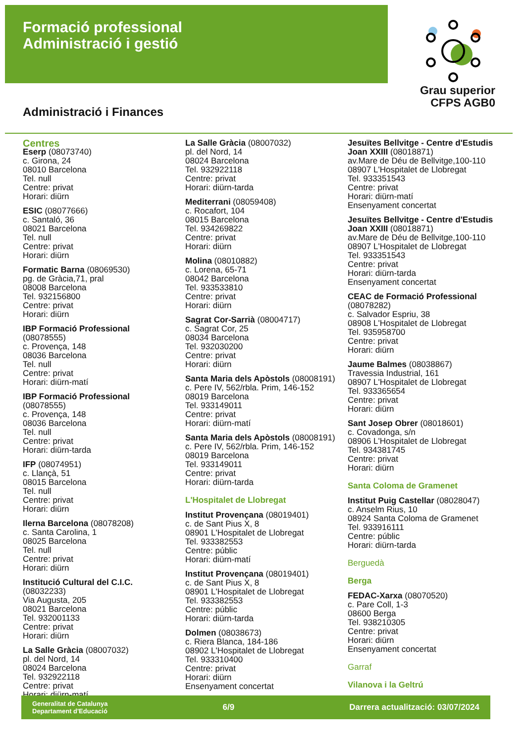Formació professional
Administració i gestió
Grau superior
CFPS AGB0
Administració i Finances
Centres
Eserp (08073740)
c. Girona, 24
08010 Barcelona
Tel. null
Centre: privat
Horari: diürn
ESIC (08077666)
c. Santaló, 36
08021 Barcelona
Tel. null
Centre: privat
Horari: diürn
Formatic Barna (08069530)
pg. de Gràcia,71, pral
08008 Barcelona
Tel. 932156800
Centre: privat
Horari: diürn
IBP Formació Professional
(08078555)
c. Provença, 148
08036 Barcelona
Tel. null
Centre: privat
Horari: diürn-matí
IBP Formació Professional
(08078555)
c. Provença, 148
08036 Barcelona
Tel. null
Centre: privat
Horari: diürn-tarda
IFP (08074951)
c. Llançà, 51
08015 Barcelona
Tel. null
Centre: privat
Horari: diürn
Ilerna Barcelona (08078208)
c. Santa Carolina, 1
08025 Barcelona
Tel. null
Centre: privat
Horari: diürn
Institució Cultural del C.I.C.
(08032233)
Via Augusta, 205
08021 Barcelona
Tel. 932001133
Centre: privat
Horari: diürn
La Salle Gràcia (08007032)
pl. del Nord, 14
08024 Barcelona
Tel. 932922118
Centre: privat
Horari: diürn-matí
La Salle Gràcia (08007032)
pl. del Nord, 14
08024 Barcelona
Tel. 932922118
Centre: privat
Horari: diürn-tarda
Mediterrani (08059408)
c. Rocafort, 104
08015 Barcelona
Tel. 934269822
Centre: privat
Horari: diürn
Molina (08010882)
c. Lorena, 65-71
08042 Barcelona
Tel. 933533810
Centre: privat
Horari: diürn
Sagrat Cor-Sarrià (08004717)
c. Sagrat Cor, 25
08034 Barcelona
Tel. 932030200
Centre: privat
Horari: diürn
Santa Maria dels Apòstols (08008191)
c. Pere IV, 562/rbla. Prim, 146-152
08019 Barcelona
Tel. 933149011
Centre: privat
Horari: diürn-matí
Santa Maria dels Apòstols (08008191)
c. Pere IV, 562/rbla. Prim, 146-152
08019 Barcelona
Tel. 933149011
Centre: privat
Horari: diürn-tarda
L'Hospitalet de Llobregat
Institut Provençana (08019401)
c. de Sant Pius X, 8
08901 L'Hospitalet de Llobregat
Tel. 933382553
Centre: públic
Horari: diürn-matí
Institut Provençana (08019401)
c. de Sant Pius X, 8
08901 L'Hospitalet de Llobregat
Tel. 933382553
Centre: públic
Horari: diürn-tarda
Dolmen (08038673)
c. Riera Blanca, 184-186
08902 L'Hospitalet de Llobregat
Tel. 933310400
Centre: privat
Horari: diürn
Ensenyament concertat
Jesuïtes Bellvitge - Centre d'Estudis Joan XXIII (08018871)
av.Mare de Déu de Bellvitge,100-110
08907 L'Hospitalet de Llobregat
Tel. 933351543
Centre: privat
Horari: diürn-matí
Ensenyament concertat
Jesuïtes Bellvitge - Centre d'Estudis Joan XXIII (08018871)
av.Mare de Déu de Bellvitge,100-110
08907 L'Hospitalet de Llobregat
Tel. 933351543
Centre: privat
Horari: diürn-tarda
Ensenyament concertat
CEAC de Formació Professional
(08078282)
c. Salvador Espriu, 38
08908 L'Hospitalet de Llobregat
Tel. 935958700
Centre: privat
Horari: diürn
Jaume Balmes (08038867)
Travessia Industrial, 161
08907 L'Hospitalet de Llobregat
Tel. 933365654
Centre: privat
Horari: diürn
Sant Josep Obrer (08018601)
c. Covadonga, s/n
08906 L'Hospitalet de Llobregat
Tel. 934381745
Centre: privat
Horari: diürn
Santa Coloma de Gramenet
Institut Puig Castellar (08028047)
c. Anselm Rius, 10
08924 Santa Coloma de Gramenet
Tel. 933916111
Centre: públic
Horari: diürn-tarda
Berguedà
Berga
FEDAC-Xarxa (08070520)
c. Pare Coll, 1-3
08600 Berga
Tel. 938210305
Centre: privat
Horari: diürn
Ensenyament concertat
Garraf
Vilanova i la Geltrú
Generalitat de Catalunya
Departament d'Educació
6/9
Darrera actualització: 03/07/2024